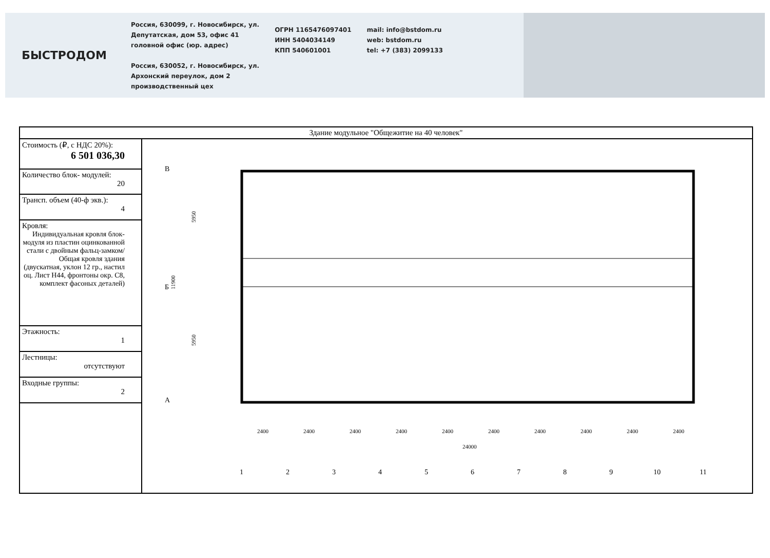БЫСТРОДОМ
Россия, 630099, г. Новосибирск, ул.
Депутатская, дом 53, офис 41
головной офис (юр. адрес)
Россия, 630052, г. Новосибирск, ул.
Архонский переулок, дом 2
производственный цех
ОГРН 1165476097401
ИНН 5404034149
КПП 540601001
mail: info@bstdom.ru
web: bstdom.ru
tel: +7 (383) 2099133
| Здание модульное "Общежитие на 40 человек" | |
| Стоимость (₽, с НДС 20%): 6 501 036,30 | В Б А 5950 5950 11900 2400 2400 2400 2400 2400 2400 2400 2400 2400 2400 24000 1 2 3 4 5 6 7 8 9 10 11 |
| Количество блок- модулей: 20 | |
| Трансп. объем (40-ф экв.): 4 | |
| Кровля: Индивидуальная кровля блок-модуля из пластин оцинкованной стали с двойным фальц-замком/ Общая кровля здания (двускатная, уклон 12 гр., настил оц. Лист Н44, фронтоны окр. С8, комплект фасоных деталей) | |
| Этажность: 1 | |
| Лестницы: отсутствуют | |
| Входные группы: 2 | |